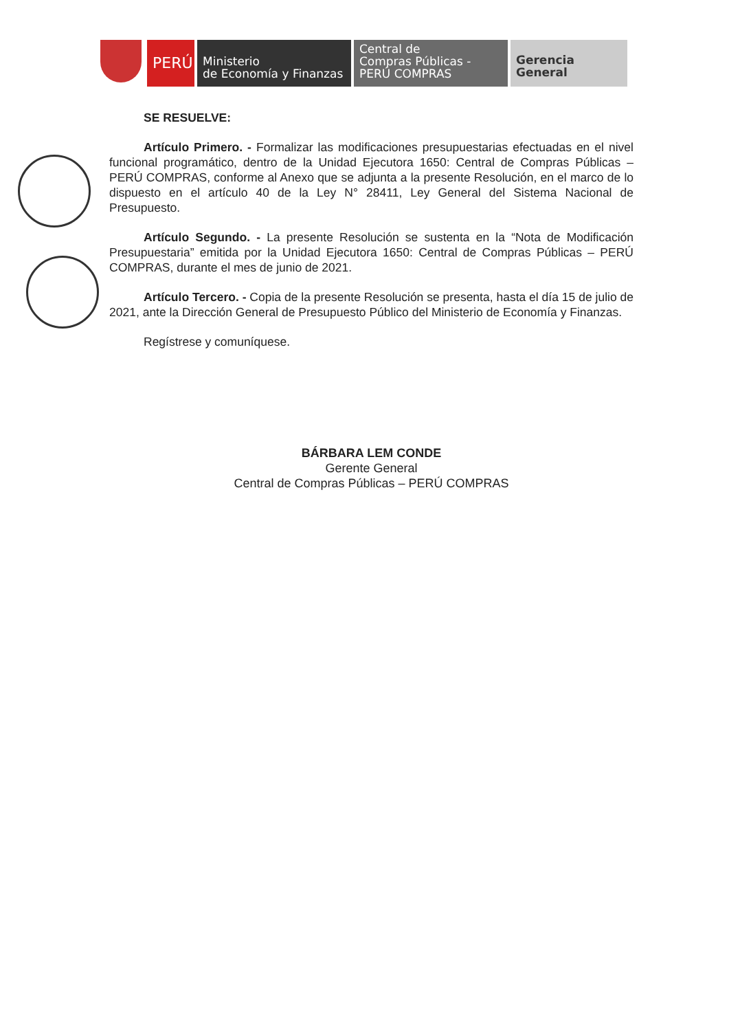PERÚ
Ministerio
de Economía y Finanzas
Central de
Compras Públicas -
PERÚ COMPRAS
Gerencia General
SE RESUELVE:
Artículo Primero. - Formalizar las modificaciones presupuestarias efectuadas en el nivel funcional programático, dentro de la Unidad Ejecutora 1650: Central de Compras Públicas – PERÚ COMPRAS, conforme al Anexo que se adjunta a la presente Resolución, en el marco de lo dispuesto en el artículo 40 de la Ley N° 28411, Ley General del Sistema Nacional de Presupuesto.
Artículo Segundo. - La presente Resolución se sustenta en la “Nota de Modificación Presupuestaria” emitida por la Unidad Ejecutora 1650: Central de Compras Públicas – PERÚ COMPRAS, durante el mes de junio de 2021.
Artículo Tercero. - Copia de la presente Resolución se presenta, hasta el día 15 de julio de 2021, ante la Dirección General de Presupuesto Público del Ministerio de Economía y Finanzas.
Regístrese y comuníquese.
BÁRBARA LEM CONDE
Gerente General
Central de Compras Públicas – PERÚ COMPRAS